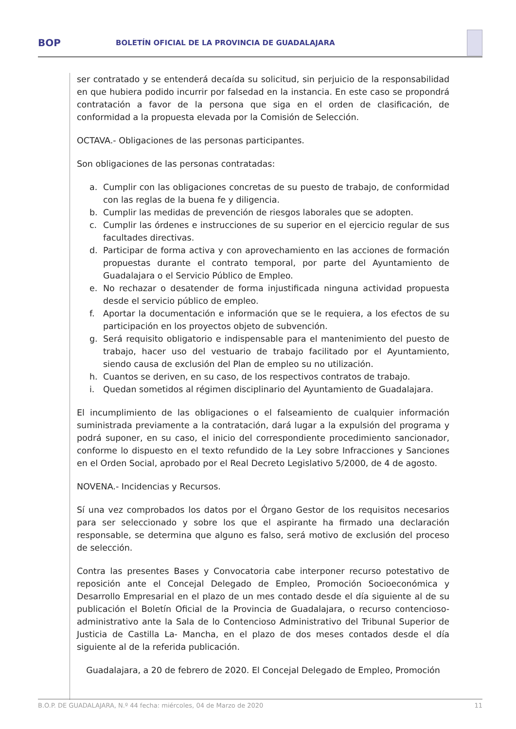BOP
BOLETÍN OFICIAL DE LA PROVINCIA DE GUADALAJARA
ser contratado y se entenderá decaída su solicitud, sin perjuicio de la responsabilidad en que hubiera podido incurrir por falsedad en la instancia. En este caso se propondrá contratación a favor de la persona que siga en el orden de clasificación, de conformidad a la propuesta elevada por la Comisión de Selección.
OCTAVA.- Obligaciones de las personas participantes.
Son obligaciones de las personas contratadas:
a. Cumplir con las obligaciones concretas de su puesto de trabajo, de conformidad con las reglas de la buena fe y diligencia.
b. Cumplir las medidas de prevención de riesgos laborales que se adopten.
c. Cumplir las órdenes e instrucciones de su superior en el ejercicio regular de sus facultades directivas.
d. Participar de forma activa y con aprovechamiento en las acciones de formación propuestas durante el contrato temporal, por parte del Ayuntamiento de Guadalajara o el Servicio Público de Empleo.
e. No rechazar o desatender de forma injustificada ninguna actividad propuesta desde el servicio público de empleo.
f. Aportar la documentación e información que se le requiera, a los efectos de su participación en los proyectos objeto de subvención.
g. Será requisito obligatorio e indispensable para el mantenimiento del puesto de trabajo, hacer uso del vestuario de trabajo facilitado por el Ayuntamiento, siendo causa de exclusión del Plan de empleo su no utilización.
h. Cuantos se deriven, en su caso, de los respectivos contratos de trabajo.
i. Quedan sometidos al régimen disciplinario del Ayuntamiento de Guadalajara.
El incumplimiento de las obligaciones o el falseamiento de cualquier información suministrada previamente a la contratación, dará lugar a la expulsión del programa y podrá suponer, en su caso, el inicio del correspondiente procedimiento sancionador, conforme lo dispuesto en el texto refundido de la Ley sobre Infracciones y Sanciones en el Orden Social, aprobado por el Real Decreto Legislativo 5/2000, de 4 de agosto.
NOVENA.- Incidencias y Recursos.
Sí una vez comprobados los datos por el Órgano Gestor de los requisitos necesarios para ser seleccionado y sobre los que el aspirante ha firmado una declaración responsable, se determina que alguno es falso, será motivo de exclusión del proceso de selección.
Contra las presentes Bases y Convocatoria cabe interponer recurso potestativo de reposición ante el Concejal Delegado de Empleo, Promoción Socioeconómica y Desarrollo Empresarial en el plazo de un mes contado desde el día siguiente al de su publicación el Boletín Oficial de la Provincia de Guadalajara, o recurso contencioso-administrativo ante la Sala de lo Contencioso Administrativo del Tribunal Superior de Justicia de Castilla La- Mancha, en el plazo de dos meses contados desde el día siguiente al de la referida publicación.
Guadalajara, a 20 de febrero de 2020. El Concejal Delegado de Empleo, Promoción
B.O.P. DE GUADALAJARA, N.º 44 fecha: miércoles, 04 de Marzo de 2020 11